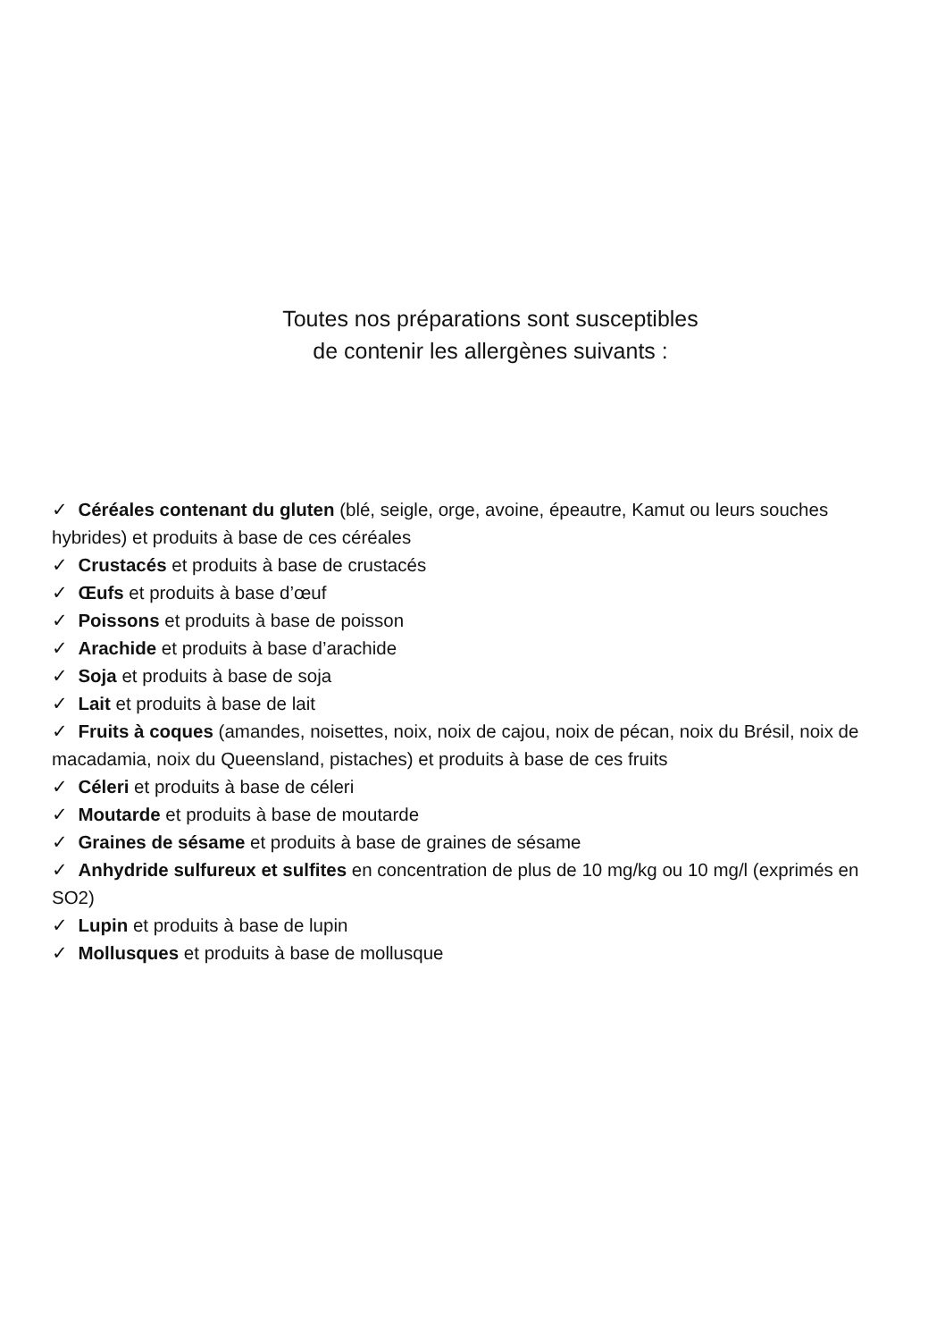Toutes nos préparations sont susceptibles
de contenir les allergènes suivants :
✓ Céréales contenant du gluten (blé, seigle, orge, avoine, épeautre, Kamut ou leurs souches hybrides) et produits à base de ces céréales
✓ Crustacés et produits à base de crustacés
✓ Œufs et produits à base d’œuf
✓ Poissons et produits à base de poisson
✓ Arachide et produits à base d’arachide
✓ Soja et produits à base de soja
✓ Lait et produits à base de lait
✓ Fruits à coques (amandes, noisettes, noix, noix de cajou, noix de pécan, noix du Brésil, noix de macadamia, noix du Queensland, pistaches) et produits à base de ces fruits
✓ Céleri et produits à base de céleri
✓ Moutarde et produits à base de moutarde
✓ Graines de sésame et produits à base de graines de sésame
✓ Anhydride sulfureux et sulfites en concentration de plus de 10 mg/kg ou 10 mg/l (exprimés en SO2)
✓ Lupin et produits à base de lupin
✓ Mollusques et produits à base de mollusque